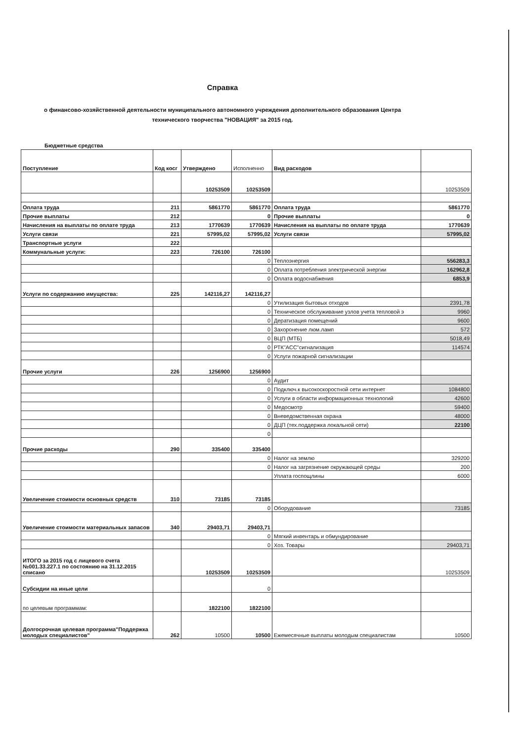Справка
о финансово-хозяйственной деятельности муниципального автономного учреждения дополнительного образования Центра технического творчества "НОВАЦИЯ" за 2015 год.
Бюджетные средства
| Поступление | Код косг | Утверждено | Исполненно | Вид расходов | |
| --- | --- | --- | --- | --- | --- |
| | | 10253509 | 10253509 | | 10253509 |
| Оплата труда | 211 | 5861770 | 5861770 | Оплата труда | 5861770 |
| Прочие выплаты | 212 | | 0 | Прочие выплаты | 0 |
| Начисления на выплаты по оплате труда | 213 | 1770639 | 1770639 | Начисления на выплаты по оплате труда | 1770639 |
| Услуги связи | 221 | 57995,02 | 57995,02 | Услуги связи | 57995,02 |
| Транспортные услуги | 222 | | | | |
| Коммунальные услуги: | 223 | 726100 | 726100 | | |
| | | | 0 | Теплоэнергия | 556283,3 |
| | | | 0 | Оплата потребления электрической энергии | 162962,8 |
| | | | 0 | Оплата водоснабжения | 6853,9 |
| Услуги по содержанию имущества: | 225 | 142116,27 | 142116,27 | | |
| | | | 0 | Утилизация бытовых отходов | 2391,78 |
| | | | 0 | Техническое обслуживание узлов учета тепловой э | 9960 |
| | | | 0 | Дератизация помещений | 9600 |
| | | | 0 | Захоронение люм.ламп | 572 |
| | | | 0 | ВЦП (МТБ) | 5018,49 |
| | | | 0 | РТК"АСС"сигнализация | 114574 |
| | | | 0 | Услуги пожарной сигнализации | |
| Прочие услуги | 226 | 1256900 | 1256900 | | |
| | | | 0 | Аудит | |
| | | | 0 | Подключ.к высокоскоростной сети интернет | 1084800 |
| | | | 0 | Услуги в области информационных технологий | 42600 |
| | | | 0 | Медосмотр | 59400 |
| | | | 0 | Вневедомственная охрана | 48000 |
| | | | 0 | ДЦП (тех.поддержка локальной сети) | 22100 |
| | | | 0 | | |
| Прочие расходы | 290 | 335400 | 335400 | | |
| | | | 0 | Налог на землю | 329200 |
| | | | 0 | Налог на загрязнение окружающей среды | 200 |
| | | | | Уплата госпощлины | 6000 |
| Увеличение стоимости основных средств | 310 | 73185 | 73185 | | |
| | | | 0 | Оборудование | 73185 |
| Увеличение стоимости материальных запасов | 340 | 29403,71 | 29403,71 | | |
| | | | 0 | Мягкий инвентарь и обмундирование | |
| | | | 0 | Хоз. Товары | 29403,71 |
| ИТОГО за 2015 год с лицевого счета №001.33.227.1 по состоянию на 31.12.2015 списано | | 10253509 | 10253509 | | 10253509 |
| Субсидии на иные цели | | | 0 | | |
| по целевым программам: | | 1822100 | 1822100 | | |
| Долгосрочная целевая программа"Поддержка молодых специалистов" | 262 | 10500 | 10500 | Ежемесячные выплаты молодым специалистам | 10500 |